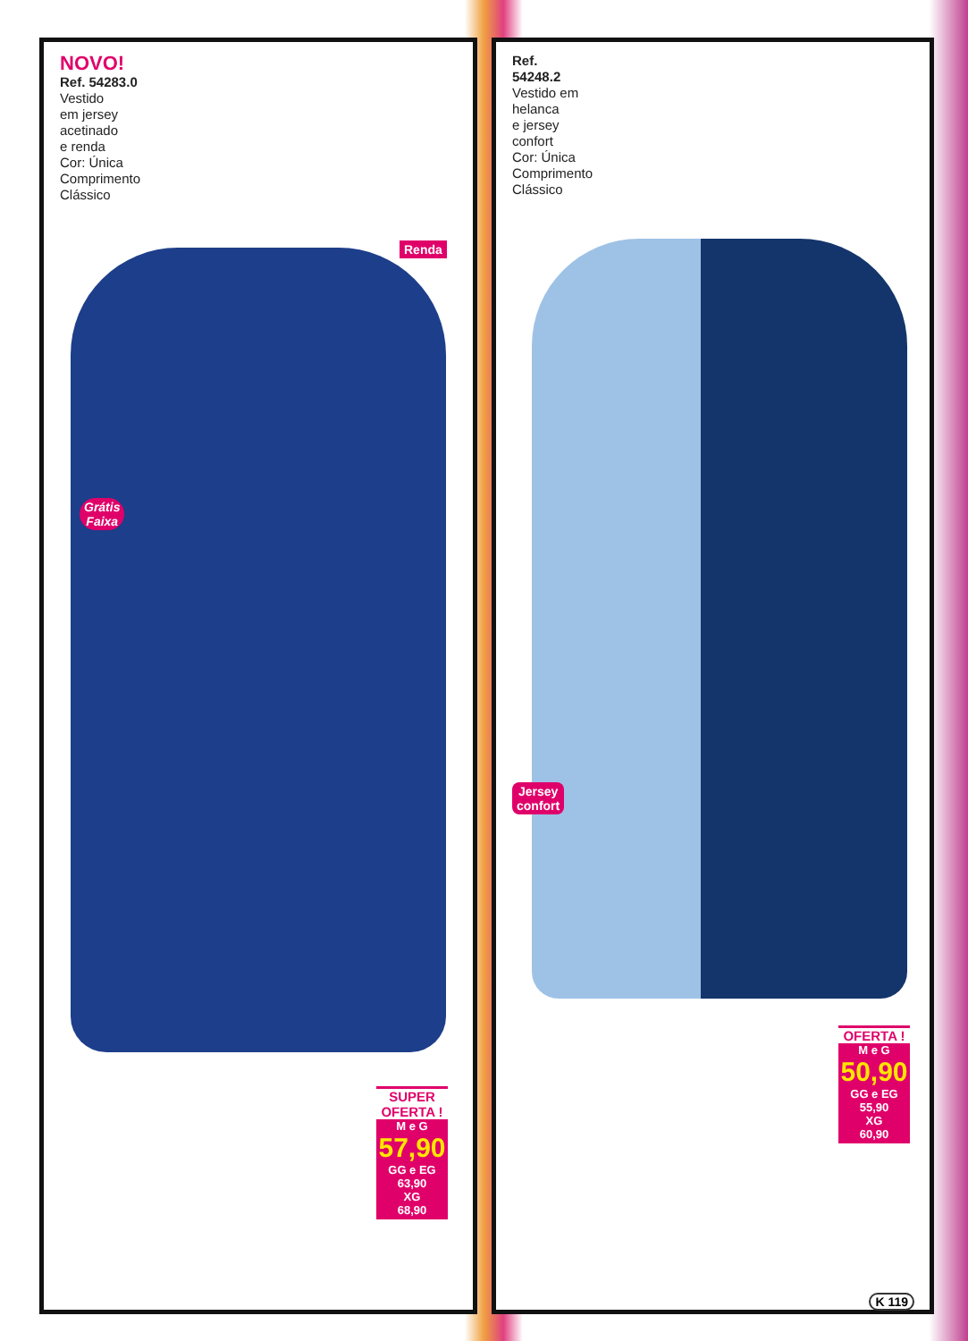NOVO!
Ref. 54283.0
Vestido
em jersey
acetinado
e renda
Cor: Única
Comprimento
Clássico
Renda
Grátis
Faixa
SUPER OFERTA !
M e G
57,90
GG e EG
63,90
XG
68,90
Ref.
54248.2
Vestido em
helanca
e jersey
confort
Cor: Única
Comprimento
Clássico
Jersey
confort
OFERTA !
M e G
50,90
GG e EG
55,90
XG
60,90
K 119